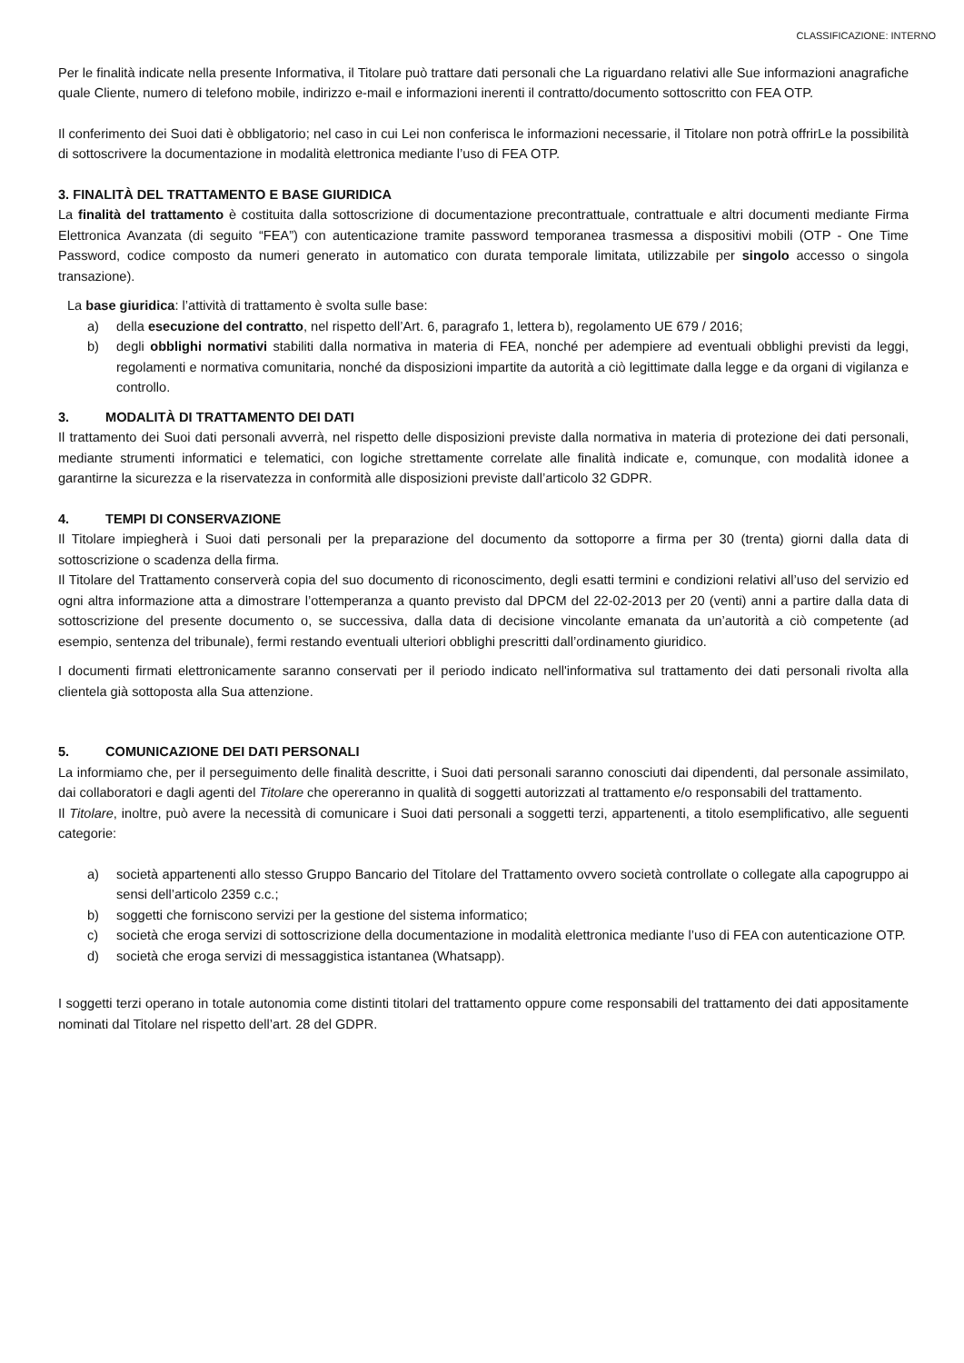CLASSIFICAZIONE: INTERNO
Per le finalità indicate nella presente Informativa, il Titolare può trattare dati personali che La riguardano relativi alle Sue informazioni anagrafiche quale Cliente, numero di telefono mobile, indirizzo e-mail e informazioni inerenti il contratto/documento sottoscritto con FEA OTP.
Il conferimento dei Suoi dati è obbligatorio; nel caso in cui Lei non conferisca le informazioni necessarie, il Titolare non potrà offrirLe la possibilità di sottoscrivere la documentazione in modalità elettronica mediante l’uso di FEA OTP.
3. FINALITÀ DEL TRATTAMENTO E BASE GIURIDICA
La finalità del trattamento è costituita dalla sottoscrizione di documentazione precontrattuale, contrattuale e altri documenti mediante Firma Elettronica Avanzata (di seguito “FEA”) con autenticazione tramite password temporanea trasmessa a dispositivi mobili (OTP - One Time Password, codice composto da numeri generato in automatico con durata temporale limitata, utilizzabile per singolo accesso o singola transazione).
La base giuridica: l’attività di trattamento è svolta sulle base:
a) della esecuzione del contratto, nel rispetto dell’Art. 6, paragrafo 1, lettera b), regolamento UE 679 / 2016;
b) degli obblighi normativi stabiliti dalla normativa in materia di FEA, nonché per adempiere ad eventuali obblighi previsti da leggi, regolamenti e normativa comunitaria, nonché da disposizioni impartite da autorità a ciò legittimate dalla legge e da organi di vigilanza e controllo.
3. MODALITÀ DI TRATTAMENTO DEI DATI
Il trattamento dei Suoi dati personali avverrà, nel rispetto delle disposizioni previste dalla normativa in materia di protezione dei dati personali, mediante strumenti informatici e telematici, con logiche strettamente correlate alle finalità indicate e, comunque, con modalità idonee a garantirne la sicurezza e la riservatezza in conformità alle disposizioni previste dall’articolo 32 GDPR.
4. TEMPI DI CONSERVAZIONE
Il Titolare impiegherà i Suoi dati personali per la preparazione del documento da sottoporre a firma per 30 (trenta) giorni dalla data di sottoscrizione o scadenza della firma.
Il Titolare del Trattamento conserverà copia del suo documento di riconoscimento, degli esatti termini e condizioni relativi all’uso del servizio ed ogni altra informazione atta a dimostrare l’ottemperanza a quanto previsto dal DPCM del 22-02-2013 per 20 (venti) anni a partire dalla data di sottoscrizione del presente documento o, se successiva, dalla data di decisione vincolante emanata da un’autorità a ciò competente (ad esempio, sentenza del tribunale), fermi restando eventuali ulteriori obblighi prescritti dall’ordinamento giuridico.
I documenti firmati elettronicamente saranno conservati per il periodo indicato nell'informativa sul trattamento dei dati personali rivolta alla clientela già sottoposta alla Sua attenzione.
5. COMUNICAZIONE DEI DATI PERSONALI
La informiamo che, per il perseguimento delle finalità descritte, i Suoi dati personali saranno conosciuti dai dipendenti, dal personale assimilato, dai collaboratori e dagli agenti del Titolare che opereranno in qualità di soggetti autorizzati al trattamento e/o responsabili del trattamento.
Il Titolare, inoltre, può avere la necessità di comunicare i Suoi dati personali a soggetti terzi, appartenenti, a titolo esemplificativo, alle seguenti categorie:
a) società appartenenti allo stesso Gruppo Bancario del Titolare del Trattamento ovvero società controllate o collegate alla capogruppo ai sensi dell’articolo 2359 c.c.;
b) soggetti che forniscono servizi per la gestione del sistema informatico;
c) società che eroga servizi di sottoscrizione della documentazione in modalità elettronica mediante l’uso di FEA con autenticazione OTP.
d) società che eroga servizi di messaggistica istantanea (Whatsapp).
I soggetti terzi operano in totale autonomia come distinti titolari del trattamento oppure come responsabili del trattamento dei dati appositamente nominati dal Titolare nel rispetto dell’art. 28 del GDPR.